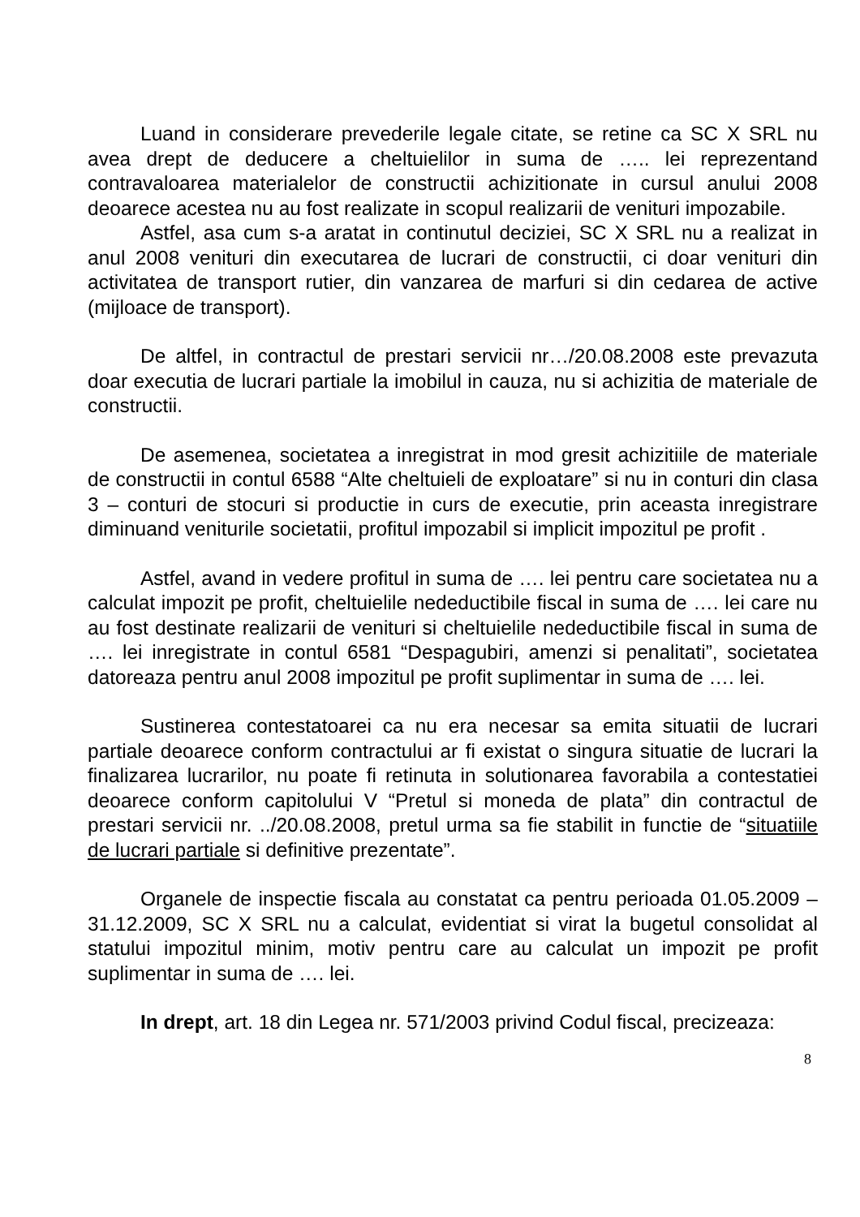Luand in considerare prevederile legale citate, se retine ca SC X SRL nu avea drept de deducere a cheltuielilor in suma de ….. lei reprezentand contravaloarea materialelor de constructii achizitionate in cursul anului 2008 deoarece acestea nu au fost realizate in scopul realizarii de venituri impozabile.
Astfel, asa cum s-a aratat in continutul deciziei, SC X SRL nu a realizat in anul 2008 venituri din executarea de lucrari de constructii, ci doar venituri din activitatea de transport rutier, din vanzarea de marfuri si din cedarea de active (mijloace de transport).
De altfel, in contractul de prestari servicii nr…/20.08.2008 este prevazuta doar executia de lucrari partiale la imobilul in cauza, nu si achizitia de materiale de constructii.
De asemenea, societatea a inregistrat in mod gresit achizitiile de materiale de constructii in contul 6588 “Alte cheltuieli de exploatare” si nu in conturi din clasa 3 – conturi de stocuri si productie in curs de executie, prin aceasta inregistrare diminuand veniturile societatii, profitul impozabil si implicit impozitul pe profit .
Astfel, avand in vedere profitul in suma de …. lei pentru care societatea nu a calculat impozit pe profit, cheltuielile nedeductibile fiscal in suma de …. lei care nu au fost destinate realizarii de venituri si cheltuielile nedeductibile fiscal in suma de …. lei inregistrate in contul 6581 “Despagubiri, amenzi si penalitati”, societatea datoreaza pentru anul 2008 impozitul pe profit suplimentar in suma de …. lei.
Sustinerea contestatoarei ca nu era necesar sa emita situatii de lucrari partiale deoarece conform contractului ar fi existat o singura situatie de lucrari la finalizarea lucrarilor, nu poate fi retinuta in solutionarea favorabila a contestatiei deoarece conform capitolului V “Pretul si moneda de plata” din contractul de prestari servicii nr. ../20.08.2008, pretul urma sa fie stabilit in functie de “situatiile de lucrari partiale si definitive prezentate”.
Organele de inspectie fiscala au constatat ca pentru perioada 01.05.2009 – 31.12.2009, SC X SRL nu a calculat, evidentiat si virat la bugetul consolidat al statului impozitul minim, motiv pentru care au calculat un impozit pe profit suplimentar in suma de …. lei.
In drept, art. 18 din Legea nr. 571/2003 privind Codul fiscal, precizeaza:
8